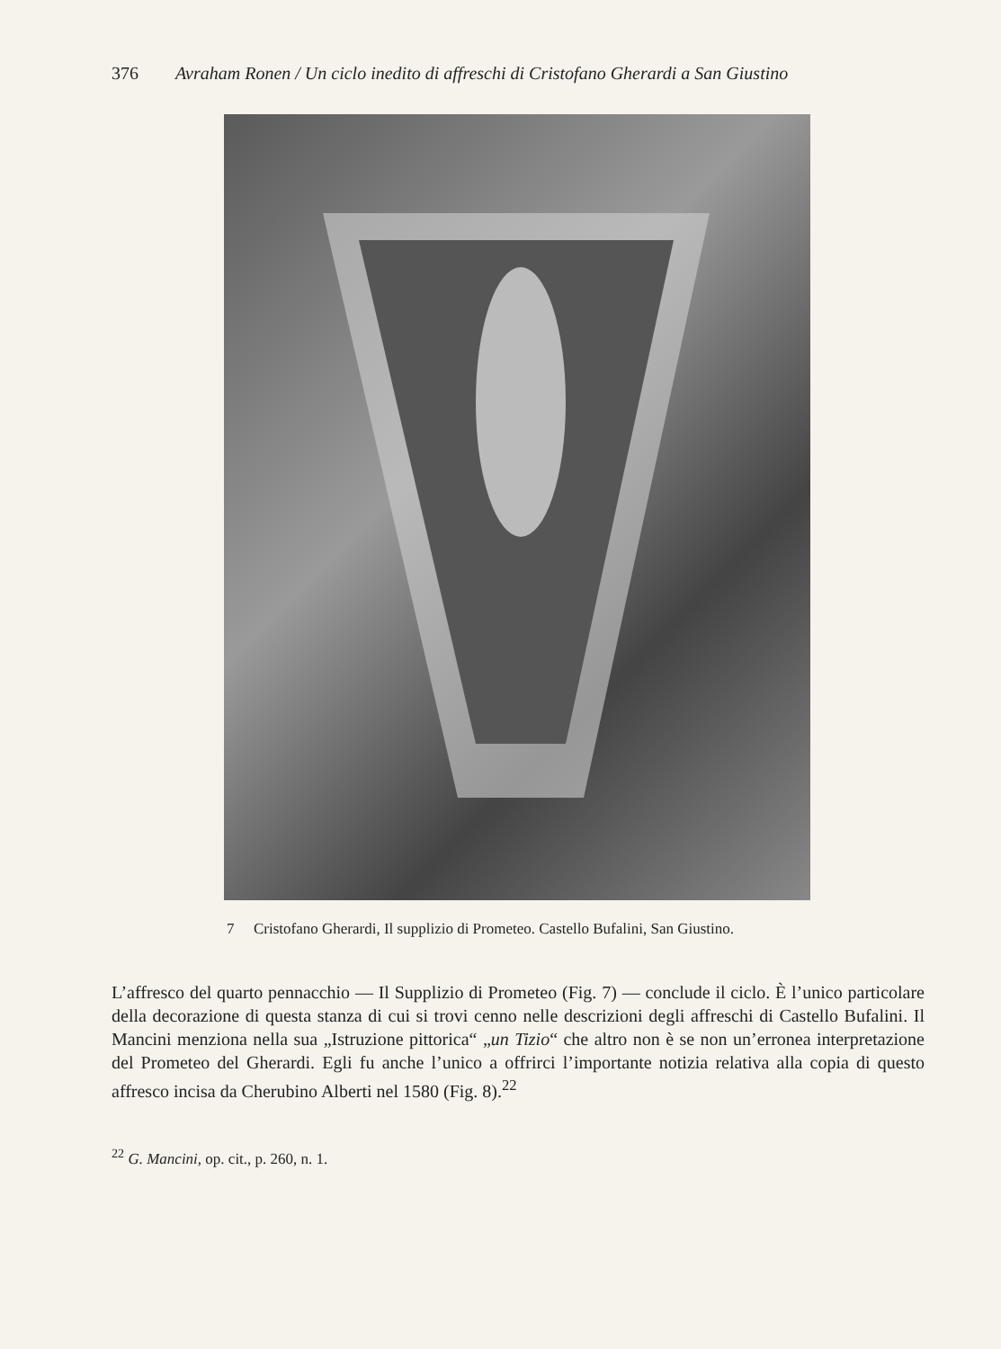376 Avraham Ronen / Un ciclo inedito di affreschi di Cristofano Gherardi a San Giustino
7 Cristofano Gherardi, Il supplizio di Prometeo. Castello Bufalini, San Giustino.
L’affresco del quarto pennacchio — Il Supplizio di Prometeo (Fig. 7) — conclude il ciclo. È l’unico particolare della decorazione di questa stanza di cui si trovi cenno nelle descrizioni degli affreschi di Castello Bufalini. Il Mancini menziona nella sua „Istruzione pittorica“ „un Tizio“ che altro non è se non un’erronea interpretazione del Prometeo del Gherardi. Egli fu anche l’unico a offrirci l’importante notizia relativa alla copia di questo affresco incisa da Cherubino Alberti nel 1580 (Fig. 8).<sup>22</sup>
<sup>22</sup> G. Mancini, op. cit., p. 260, n. 1.